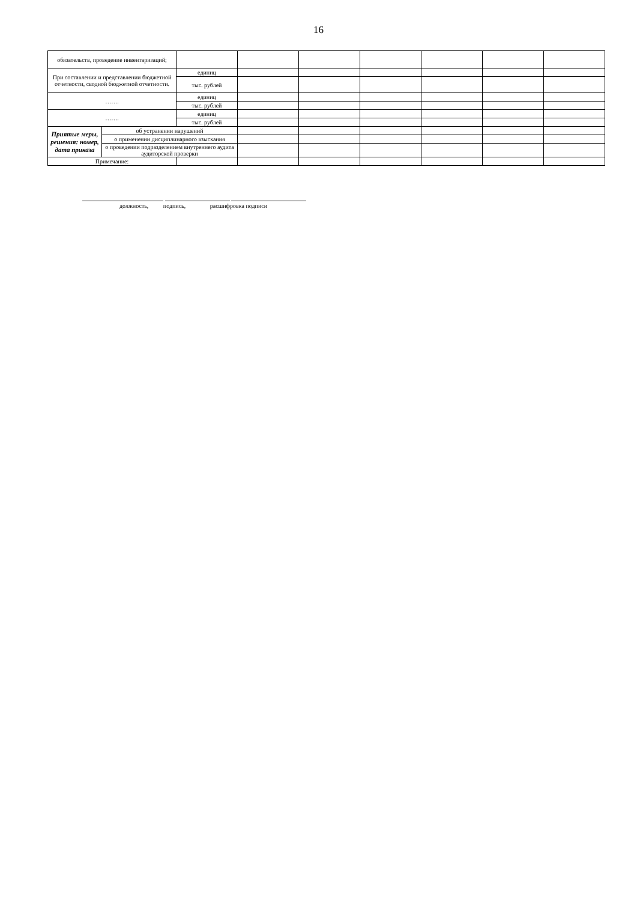16
| обязательств, проведение инвентаризаций; | | | | | | | | |
| При составлении и представлении бюджетной отчетности, сводной бюджетной отчетности. | | единиц | | | | | | |
| | | тыс. рублей | | | | | | |
| ……. | | единиц | | | | | | |
| | | тыс. рублей | | | | | | |
| ……. | | единиц | | | | | | |
| | | тыс. рублей | | | | | | |
| Приятые меры, решения: номер, дата приказа | об устранении нарушений | | | | | | | |
| | о применении дисциплинарного взыскания | | | | | | | |
| | о проведении подразделением внутреннего аудита аудиторской проверки | | | | | | | |
| Примечание: | | | | | | | | |
должность, подпись, расшифровка подписи